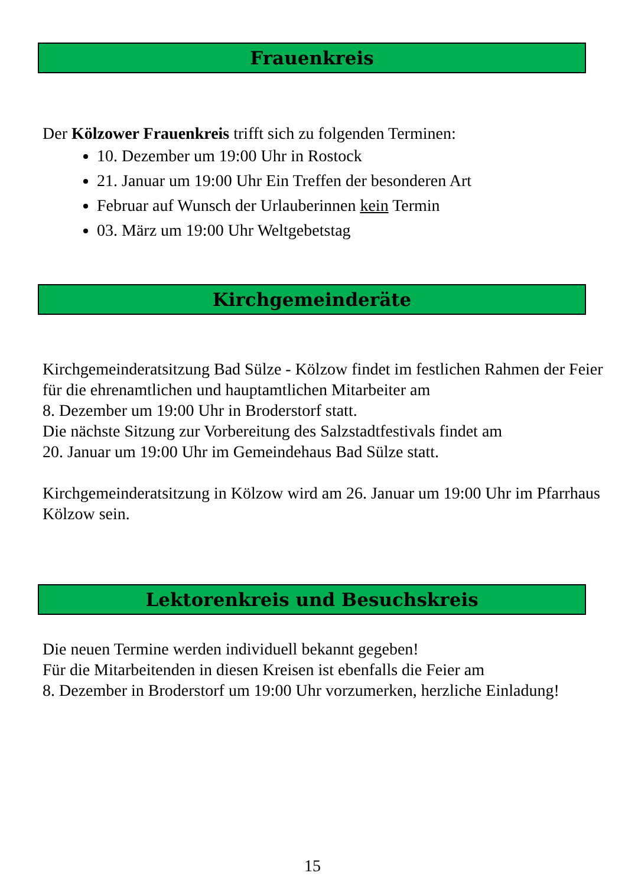Frauenkreis
Der Kölzower Frauenkreis trifft sich zu folgenden Terminen:
10. Dezember um 19:00 Uhr in Rostock
21. Januar um 19:00 Uhr Ein Treffen der besonderen Art
Februar auf Wunsch der Urlauberinnen kein Termin
03. März um 19:00 Uhr Weltgebetstag
Kirchgemeinderäte
Kirchgemeinderatsitzung Bad Sülze - Kölzow findet im festlichen Rahmen der Feier für die ehrenamtlichen und hauptamtlichen Mitarbeiter am
8. Dezember um 19:00 Uhr in Broderstorf statt.
Die nächste Sitzung zur Vorbereitung des Salzstadtfestivals findet am
20. Januar um 19:00 Uhr im Gemeindehaus Bad Sülze statt.
Kirchgemeinderatsitzung in Kölzow wird am 26. Januar um 19:00 Uhr im Pfarrhaus Kölzow sein.
Lektorenkreis und Besuchskreis
Die neuen Termine werden individuell bekannt gegeben!
Für die Mitarbeitenden in diesen Kreisen ist ebenfalls die Feier am
8. Dezember in Broderstorf um 19:00 Uhr vorzumerken, herzliche Einladung!
15